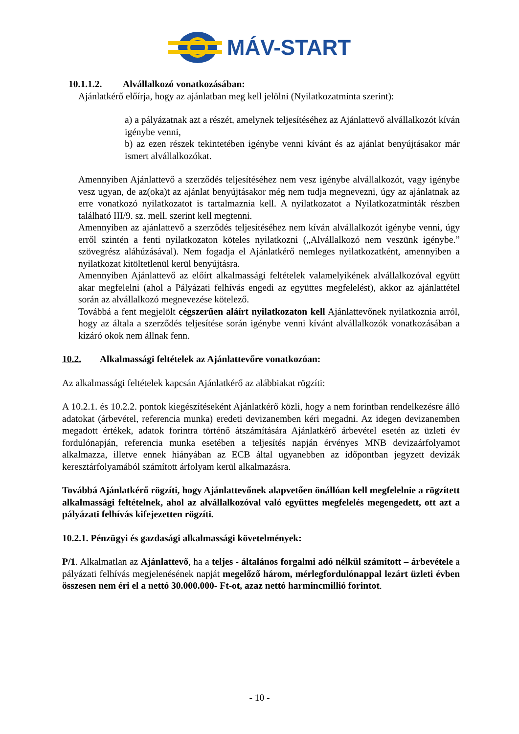MÁV-START
10.1.1.2. Alvállalkozó vonatkozásában:
Ajánlatkérő előírja, hogy az ajánlatban meg kell jelölni (Nyilatkozatminta szerint):
a) a pályázatnak azt a részét, amelynek teljesítéséhez az Ajánlattevő alvállalkozót kíván igénybe venni,
b) az ezen részek tekintetében igénybe venni kívánt és az ajánlat benyújtásakor már ismert alvállalkozókat.
Amennyiben Ajánlattevő a szerződés teljesítéséhez nem vesz igénybe alvállalkozót, vagy igénybe vesz ugyan, de az(oka)t az ajánlat benyújtásakor még nem tudja megnevezni, úgy az ajánlatnak az erre vonatkozó nyilatkozatot is tartalmaznia kell. A nyilatkozatot a Nyilatkozatminták részben található III/9. sz. mell. szerint kell megtenni.
Amennyiben az ajánlattevő a szerződés teljesítéséhez nem kíván alvállalkozót igénybe venni, úgy erről szintén a fenti nyilatkozaton köteles nyilatkozni („Alvállalkozó nem veszünk igénybe.” szövegrész aláhúzásával). Nem fogadja el Ajánlatkérő nemleges nyilatkozatként, amennyiben a nyilatkozat kitöltetlenül kerül benyújtásra.
Amennyiben Ajánlattevő az előírt alkalmassági feltételek valamelyikének alvállalkozóval együtt akar megfelelni (ahol a Pályázati felhívás engedi az együttes megfelelést), akkor az ajánlattétel során az alvállalkozó megnevezése kötelező.
Továbbá a fent megjelölt cégszerűen aláírt nyilatkozaton kell Ajánlattevőnek nyilatkoznia arról, hogy az általa a szerződés teljesítése során igénybe venni kívánt alvállalkozók vonatkozásában a kizáró okok nem állnak fenn.
10.2. Alkalmassági feltételek az Ajánlattevőre vonatkozóan:
Az alkalmassági feltételek kapcsán Ajánlatkérő az alábbiakat rögzíti:
A 10.2.1. és 10.2.2. pontok kiegészítéseként Ajánlatkérő közli, hogy a nem forintban rendelkezésre álló adatokat (árbevétel, referencia munka) eredeti devizanemben kéri megadni. Az idegen devizanemben megadott értékek, adatok forintra történő átszámítására Ajánlatkérő árbevétel esetén az üzleti év fordulónapján, referencia munka esetében a teljesítés napján érvényes MNB devizaárfolyamot alkalmazza, illetve ennek hiányában az ECB által ugyanebben az időpontban jegyzett devizák keresztárfolyamából számított árfolyam kerül alkalmazásra.
Továbbá Ajánlatkérő rögzíti, hogy Ajánlattevőnek alapvetően önállóan kell megfelelnie a rögzített alkalmassági feltételnek, ahol az alvállalkozóval való együttes megfelelés megengedett, ott azt a pályázati felhívás kifejezetten rögzíti.
10.2.1. Pénzügyi és gazdasági alkalmassági követelmények:
P/1. Alkalmatlan az Ajánlattevő, ha a teljes - általános forgalmi adó nélkül számított – árbevétele a pályázati felhívás megjelenésének napját megelőző három, mérlegfordulónappal lezárt üzleti évben összesen nem éri el a nettó 30.000.000- Ft-ot, azaz nettó harmincmillió forintot.
- 10 -